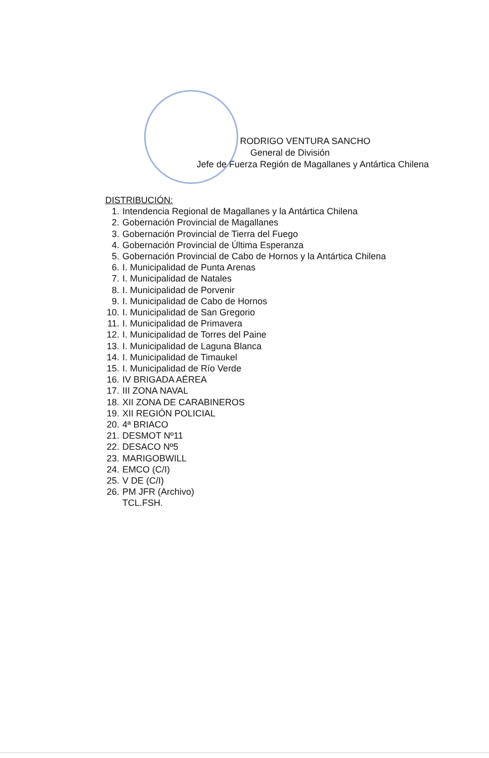RODRIGO VENTURA SANCHO
General de División
Jefe de Fuerza Región de Magallanes y Antártica Chilena
DISTRIBUCIÓN:
1. Intendencia Regional de Magallanes y la Antártica Chilena
2. Gobernación Provincial de Magallanes
3. Gobernación Provincial de Tierra del Fuego
4. Gobernación Provincial de Última Esperanza
5. Gobernación Provincial de Cabo de Hornos y la Antártica Chilena
6. I. Municipalidad de Punta Arenas
7. I. Municipalidad de Natales
8. I. Municipalidad de Porvenir
9. I. Municipalidad de Cabo de Hornos
10. I. Municipalidad de San Gregorio
11. I. Municipalidad de Primavera
12. I. Municipalidad de Torres del Paine
13. I. Municipalidad de Laguna Blanca
14. I. Municipalidad de Timaukel
15. I. Municipalidad de Río Verde
16. IV BRIGADA AÉREA
17. III ZONA NAVAL
18. XII ZONA DE CARABINEROS
19. XII REGIÓN POLICIAL
20. 4ª BRIACO
21. DESMOT Nº11
22. DESACO Nº5
23. MARIGOBWILL
24. EMCO (C/I)
25. V DE (C/I)
26. PM JFR (Archivo)
TCL.FSH.